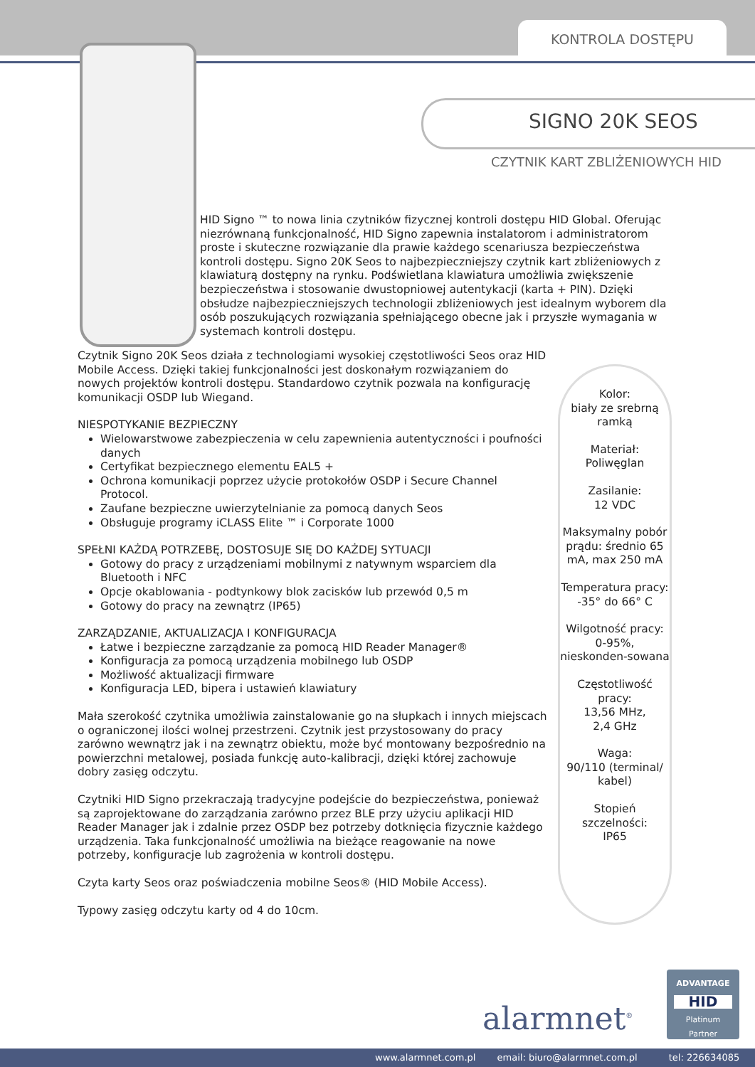KONTROLA DOSTĘPU
SIGNO 20K SEOS
CZYTNIK KART ZBLIŻENIOWYCH HID
HID Signo ™ to nowa linia czytników fizycznej kontroli dostępu HID Global. Oferując niezrównaną funkcjonalność, HID Signo zapewnia instalatorom i administratorom proste i skuteczne rozwiązanie dla prawie każdego scenariusza bezpieczeństwa kontroli dostępu. Signo 20K Seos to najbezpieczniejszy czytnik kart zbliżeniowych z klawiaturą dostępny na rynku. Podświetlana klawiatura umożliwia zwiększenie bezpieczeństwa i stosowanie dwustopniowej autentykacji (karta + PIN). Dzięki obsłudze najbezpieczniejszych technologii zbliżeniowych jest idealnym wyborem dla osób poszukujących rozwiązania spełniającego obecne jak i przyszłe wymagania w systemach kontroli dostępu.
Czytnik Signo 20K Seos działa z technologiami wysokiej częstotliwości Seos oraz HID Mobile Access. Dzięki takiej funkcjonalności jest doskonałym rozwiązaniem do nowych projektów kontroli dostępu. Standardowo czytnik pozwala na konfigurację komunikacji OSDP lub Wiegand.
NIESPOTYKANIE BEZPIECZNY
Wielowarstwowe zabezpieczenia w celu zapewnienia autentyczności i poufności danych
Certyfikat bezpiecznego elementu EAL5 +
Ochrona komunikacji poprzez użycie protokołów OSDP i Secure Channel Protocol.
Zaufane bezpieczne uwierzytelnianie za pomocą danych Seos
Obsługuje programy iCLASS Elite ™ i Corporate 1000
SPEŁNI KAŻDĄ POTRZEBĘ, DOSTOSUJE SIĘ DO KAŻDEJ SYTUACJI
Gotowy do pracy z urządzeniami mobilnymi z natywnym wsparciem dla Bluetooth i NFC
Opcje okablowania - podtynkowy blok zacisków lub przewód 0,5 m
Gotowy do pracy na zewnątrz (IP65)
ZARZĄDZANIE, AKTUALIZACJA I KONFIGURACJA
Łatwe i bezpieczne zarządzanie za pomocą HID Reader Manager®
Konfiguracja za pomocą urządzenia mobilnego lub OSDP
Możliwość aktualizacji firmware
Konfiguracja LED, bipera i ustawień klawiatury
Mała szerokość czytnika umożliwia zainstalowanie go na słupkach i innych miejscach o ograniczonej ilości wolnej przestrzeni. Czytnik jest przystosowany do pracy zarówno wewnątrz jak i na zewnątrz obiektu, może być montowany bezpośrednio na powierzchni metalowej, posiada funkcję auto-kalibracji, dzięki której zachowuje dobry zasięg odczytu.
Czytniki HID Signo przekraczają tradycyjne podejście do bezpieczeństwa, ponieważ są zaprojektowane do zarządzania zarówno przez BLE przy użyciu aplikacji HID Reader Manager jak i zdalnie przez OSDP bez potrzeby dotknięcia fizycznie każdego urządzenia. Taka funkcjonalność umożliwia na bieżące reagowanie na nowe potrzeby, konfiguracje lub zagrożenia w kontroli dostępu.
Czyta karty Seos oraz poświadczenia mobilne Seos® (HID Mobile Access).
Typowy zasięg odczytu karty od 4 do 10cm.
Kolor:
biały ze srebrną ramką
Materiał:
Poliwęglan
Zasilanie:
12 VDC
Maksymalny pobór prądu: średnio 65 mA, max 250 mA
Temperatura pracy: -35° do 66° C
Wilgotność pracy: 0-95%, nieskonden-sowana
Częstotliwość pracy:
13,56 MHz,
2,4 GHz
Waga:
90/110 (terminal/ kabel)
Stopień szczelności:
IP65
alarmnet<sup>®</sup>
ADVANTAGE
HID
Platinum
Partner
www.alarmnet.com.pl email: biuro@alarmnet.com.pl tel: 226634085